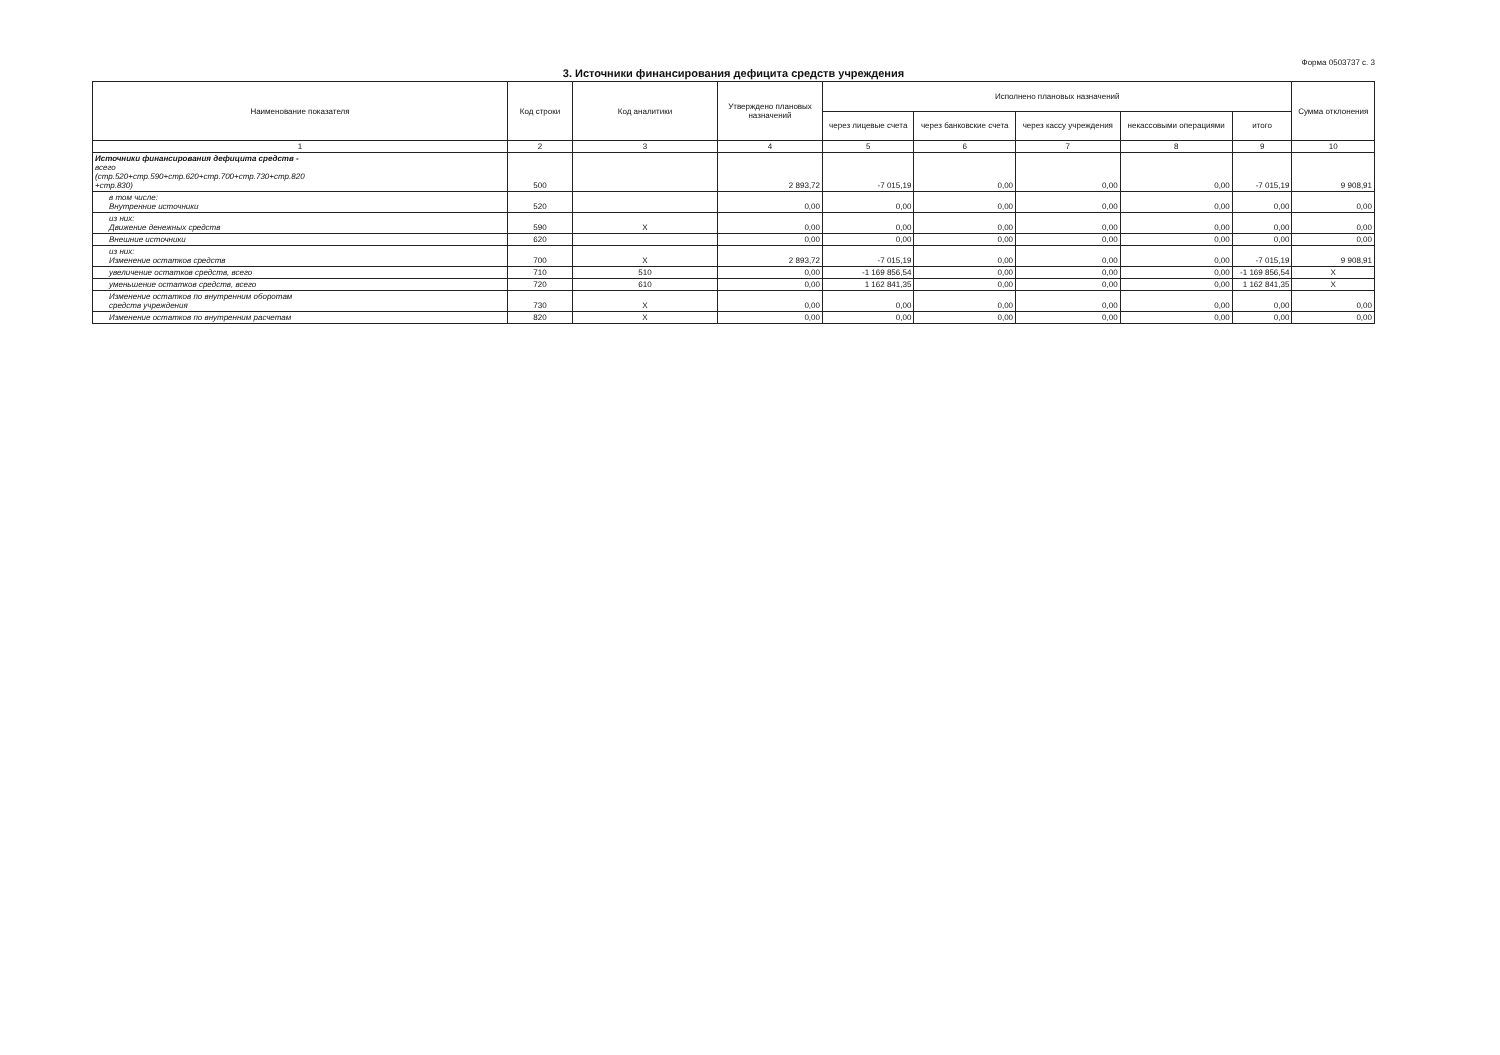Форма 0503737 с. 3
3. Источники финансирования дефицита средств учреждения
| Наименование показателя | Код строки | Код аналитики | Утверждено плановых назначений | Исполнено плановых назначений | | | | | Сумма отклонения |
| --- | --- | --- | --- | --- | --- | --- | --- | --- | --- |
| | | | | через лицевые счета | через банковские счета | через кассу учреждения | некассовыми операциями | итого | |
| 1 | 2 | 3 | 4 | 5 | 6 | 7 | 8 | 9 | 10 |
| Источники финансирования дефицита средств - всего (стр.520+стр.590+стр.620+стр.700+стр.730+стр.820 +стр.830) | 500 | | 2 893,72 | -7 015,19 | 0,00 | 0,00 | 0,00 | -7 015,19 | 9 908,91 |
| в том числе: Внутренние источники | 520 | | 0,00 | 0,00 | 0,00 | 0,00 | 0,00 | 0,00 | 0,00 |
| из них: Движение денежных средств | 590 | X | 0,00 | 0,00 | 0,00 | 0,00 | 0,00 | 0,00 | 0,00 |
| Внешние источники | 620 | | 0,00 | 0,00 | 0,00 | 0,00 | 0,00 | 0,00 | 0,00 |
| из них: Изменение остатков средств | 700 | X | 2 893,72 | -7 015,19 | 0,00 | 0,00 | 0,00 | -7 015,19 | 9 908,91 |
| увеличение остатков средств, всего | 710 | 510 | 0,00 | -1 169 856,54 | 0,00 | 0,00 | 0,00 | -1 169 856,54 | X |
| уменьшение остатков средств, всего | 720 | 610 | 0,00 | 1 162 841,35 | 0,00 | 0,00 | 0,00 | 1 162 841,35 | X |
| Изменение остатков по внутренним оборотам средств учреждения | 730 | X | 0,00 | 0,00 | 0,00 | 0,00 | 0,00 | 0,00 | 0,00 |
| Изменение остатков по внутренним расчетам | 820 | X | 0,00 | 0,00 | 0,00 | 0,00 | 0,00 | 0,00 | 0,00 |